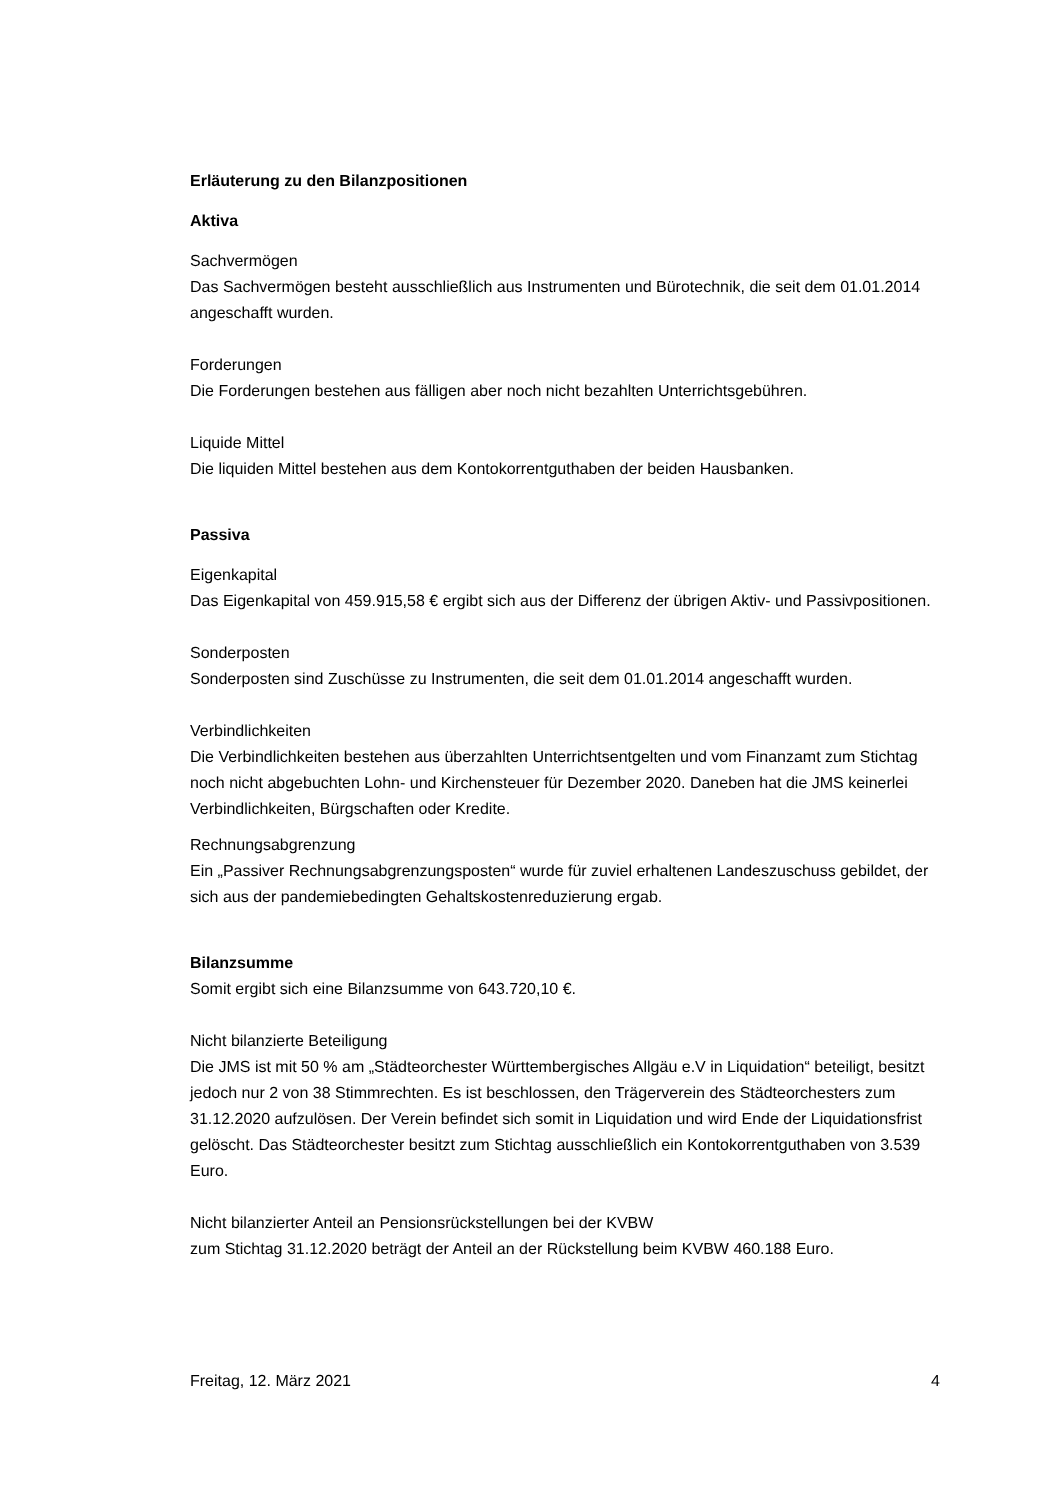Erläuterung zu den Bilanzpositionen
Aktiva
Sachvermögen
Das Sachvermögen besteht ausschließlich aus Instrumenten und Bürotechnik, die seit dem 01.01.2014 angeschafft wurden.
Forderungen
Die Forderungen bestehen aus fälligen aber noch nicht bezahlten Unterrichtsgebühren.
Liquide Mittel
Die liquiden Mittel bestehen aus dem Kontokorrentguthaben der beiden Hausbanken.
Passiva
Eigenkapital
Das Eigenkapital von 459.915,58 € ergibt sich aus der Differenz der übrigen Aktiv- und Passivpositionen.
Sonderposten
Sonderposten sind Zuschüsse zu Instrumenten, die seit dem 01.01.2014 angeschafft wurden.
Verbindlichkeiten
Die Verbindlichkeiten bestehen aus überzahlten Unterrichtsentgelten und vom Finanzamt zum Stichtag noch nicht abgebuchten Lohn- und Kirchensteuer für Dezember 2020. Daneben hat die JMS keinerlei Verbindlichkeiten, Bürgschaften oder Kredite.
Rechnungsabgrenzung
Ein „Passiver Rechnungsabgrenzungsposten“ wurde für zuviel erhaltenen Landeszuschuss gebildet, der sich aus der pandemiebedingten Gehaltskostenreduzierung ergab.
Bilanzsumme
Somit ergibt sich eine Bilanzsumme von 643.720,10 €.
Nicht bilanzierte Beteiligung
Die JMS ist mit 50 % am „Städteorchester Württembergisches Allgäu e.V in Liquidation“ beteiligt, besitzt jedoch nur 2 von 38 Stimmrechten. Es ist beschlossen, den Trägerverein des Städteorchesters zum 31.12.2020 aufzulösen. Der Verein befindet sich somit in Liquidation und wird Ende der Liquidationsfrist gelöscht. Das Städteorchester besitzt zum Stichtag ausschließlich ein Kontokorrentguthaben von 3.539 Euro.
Nicht bilanzierter Anteil an Pensionsrückstellungen bei der KVBW
zum Stichtag 31.12.2020 beträgt der Anteil an der Rückstellung beim KVBW 460.188 Euro.
Freitag, 12. März 2021 4